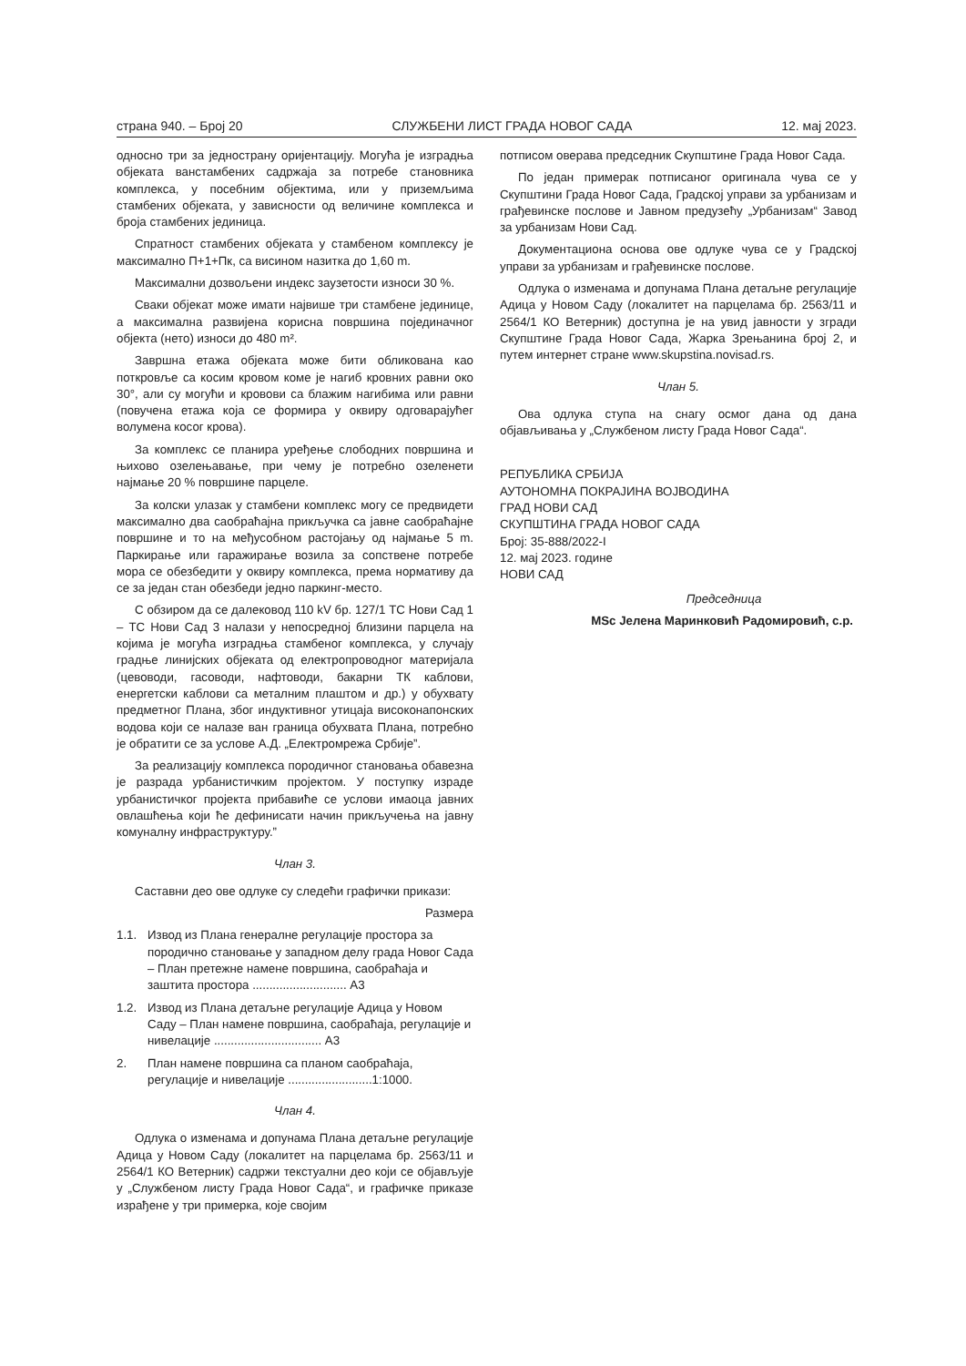страна 940. – Број 20 СЛУЖБЕНИ ЛИСТ ГРАДА НОВОГ САДА 12. мај 2023.
односно три за једнострану оријентацију. Могућа је изградња објеката ванстамбених садржаја за потребе становника комплекса, у посебним објектима, или у приземљима стамбених објеката, у зависности од величине комплекса и броја стамбених јединица.
Спратност стамбених објеката у стамбеном комплексу је максимално П+1+Пк, са висином назитка до 1,60 m.
Максимални дозвољени индекс заузетости износи 30 %.
Сваки објекат може имати највише три стамбене јединице, а максимална развијена корисна површина појединачног објекта (нето) износи до 480 m².
Завршна етажа објеката може бити обликована као поткровље са косим кровом коме је нагиб кровних равни око 30°, али су могући и кровови са блажим нагибима или равни (повучена етажа која се формира у оквиру одговарајућег волумена косог крова).
За комплекс се планира уређење слободних површина и њихово озелењавање, при чему је потребно озеленети најмање 20 % површине парцеле.
За колски улазак у стамбени комплекс могу се предвидети максимално два саобраћајна прикључка са јавне саобраћајне површине и то на међусобном растојању од најмање 5 m. Паркирање или гаражирање возила за сопствене потребе мора се обезбедити у оквиру комплекса, према нормативу да се за један стан обезбеди једно паркинг-место.
С обзиром да се далековод 110 kV бр. 127/1 ТС Нови Сад 1 – ТС Нови Сад 3 налази у непосредној близини парцела на којима је могућа изградња стамбеног комплекса, у случају градње линијских објеката од електропроводног материјала (цевоводи, гасоводи, нафтоводи, бакарни ТК каблови, енергетски каблови са металним плаштом и др.) у обухвату предметног Плана, због индуктивног утицаја високонапонских водова који се налазе ван граница обухвата Плана, потребно је обратити се за услове А.Д. „Електромрежа Србије”.
За реализацију комплекса породичног становања обавезна је разрада урбанистичким пројектом. У поступку израде урбанистичког пројекта прибавиће се услови имаоца јавних овлашћења који ће дефинисати начин прикључења на јавну комуналну инфраструктуру.”
Члан 3.
Саставни део ове одлуке су следећи графички прикази:
Размера
1.1. Извод из Плана генералне регулације простора за породично становање у западном делу града Новог Сада – План претежне намене површина, саобраћаја и заштита простора ............................ А3
1.2. Извод из Плана детаљне регулације Адица у Новом Саду – План намене површина, саобраћаја, регулације и нивелације ................................ А3
2. План намене површина са планом саобраћаја, регулације и нивелације .........................1:1000.
Члан 4.
Одлука о изменама и допунама Плана детаљне регулације Адица у Новом Саду (локалитет на парцелама бр. 2563/11 и 2564/1 КО Ветерник) садржи текстуални део који се објављује у „Службеном листу Града Новог Сада“, и графичке приказе израђене у три примерка, које својим
потписом оверава председник Скупштине Града Новог Сада.
По један примерак потписаног оригинала чува се у Скупштини Града Новог Сада, Градској управи за урбанизам и грађевинске послове и Јавном предузећу „Урбанизам“ Завод за урбанизам Нови Сад.
Документациона основа ове одлуке чува се у Градској управи за урбанизам и грађевинске послове.
Одлука о изменама и допунама Плана детаљне регулације Адица у Новом Саду (локалитет на парцелама бр. 2563/11 и 2564/1 КО Ветерник) доступна је на увид јавности у згради Скупштине Града Новог Сада, Жарка Зрењанина број 2, и путем интернет стране www.skupstina.novisad.rs.
Члан 5.
Ова одлука ступа на снагу осмог дана од дана објављивања у „Службеном листу Града Новог Сада“.
РЕПУБЛИКА СРБИЈА
АУТОНОМНА ПОКРАЈИНА ВОЈВОДИНА
ГРАД НОВИ САД
СКУПШТИНА ГРАДА НОВОГ САДА
Број: 35-888/2022-I
12. мај 2023. године
НОВИ САД
Председница
MSc Јелена Маринковић Радомировић, с.р.